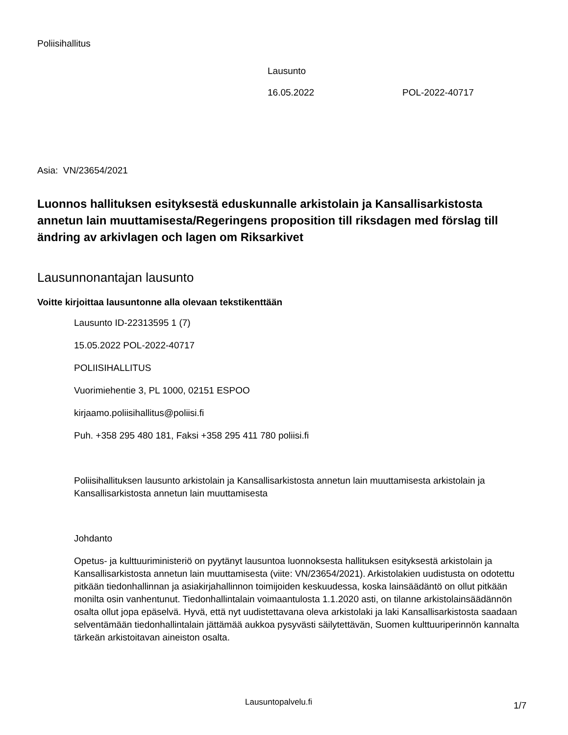Poliisihallitus
Lausunto
16.05.2022 POL-2022-40717
Asia: VN/23654/2021
Luonnos hallituksen esityksestä eduskunnalle arkistolain ja Kansallisarkistosta annetun lain muuttamisesta/Regeringens proposition till riksdagen med förslag till ändring av arkivlagen och lagen om Riksarkivet
Lausunnonantajan lausunto
Voitte kirjoittaa lausuntonne alla olevaan tekstikenttään
Lausunto ID-22313595 1 (7)
15.05.2022 POL-2022-40717
POLIISIHALLITUS
Vuorimiehentie 3, PL 1000, 02151 ESPOO
kirjaamo.poliisihallitus@poliisi.fi
Puh. +358 295 480 181, Faksi +358 295 411 780 poliisi.fi
Poliisihallituksen lausunto arkistolain ja Kansallisarkistosta annetun lain muuttamisesta arkistolain ja Kansallisarkistosta annetun lain muuttamisesta
Johdanto
Opetus- ja kulttuuriministeriö on pyytänyt lausuntoa luonnoksesta hallituksen esityksestä arkistolain ja Kansallisarkistosta annetun lain muuttamisesta (viite: VN/23654/2021). Arkistolakien uudistusta on odotettu pitkään tiedonhallinnan ja asiakirjahallinnon toimijoiden keskuudessa, koska lainsäädäntö on ollut pitkään monilta osin vanhentunut. Tiedonhallintalain voimaantulosta 1.1.2020 asti, on tilanne arkistolainsäädännön osalta ollut jopa epäselvä. Hyvä, että nyt uudistettavana oleva arkistolaki ja laki Kansallisarkistosta saadaan selventämään tiedonhallintalain jättämää aukkoa pysyvästi säilytettävän, Suomen kulttuuriperinnön kannalta tärkeän arkistoitavan aineiston osalta.
Lausuntopalvelu.fi 1/7